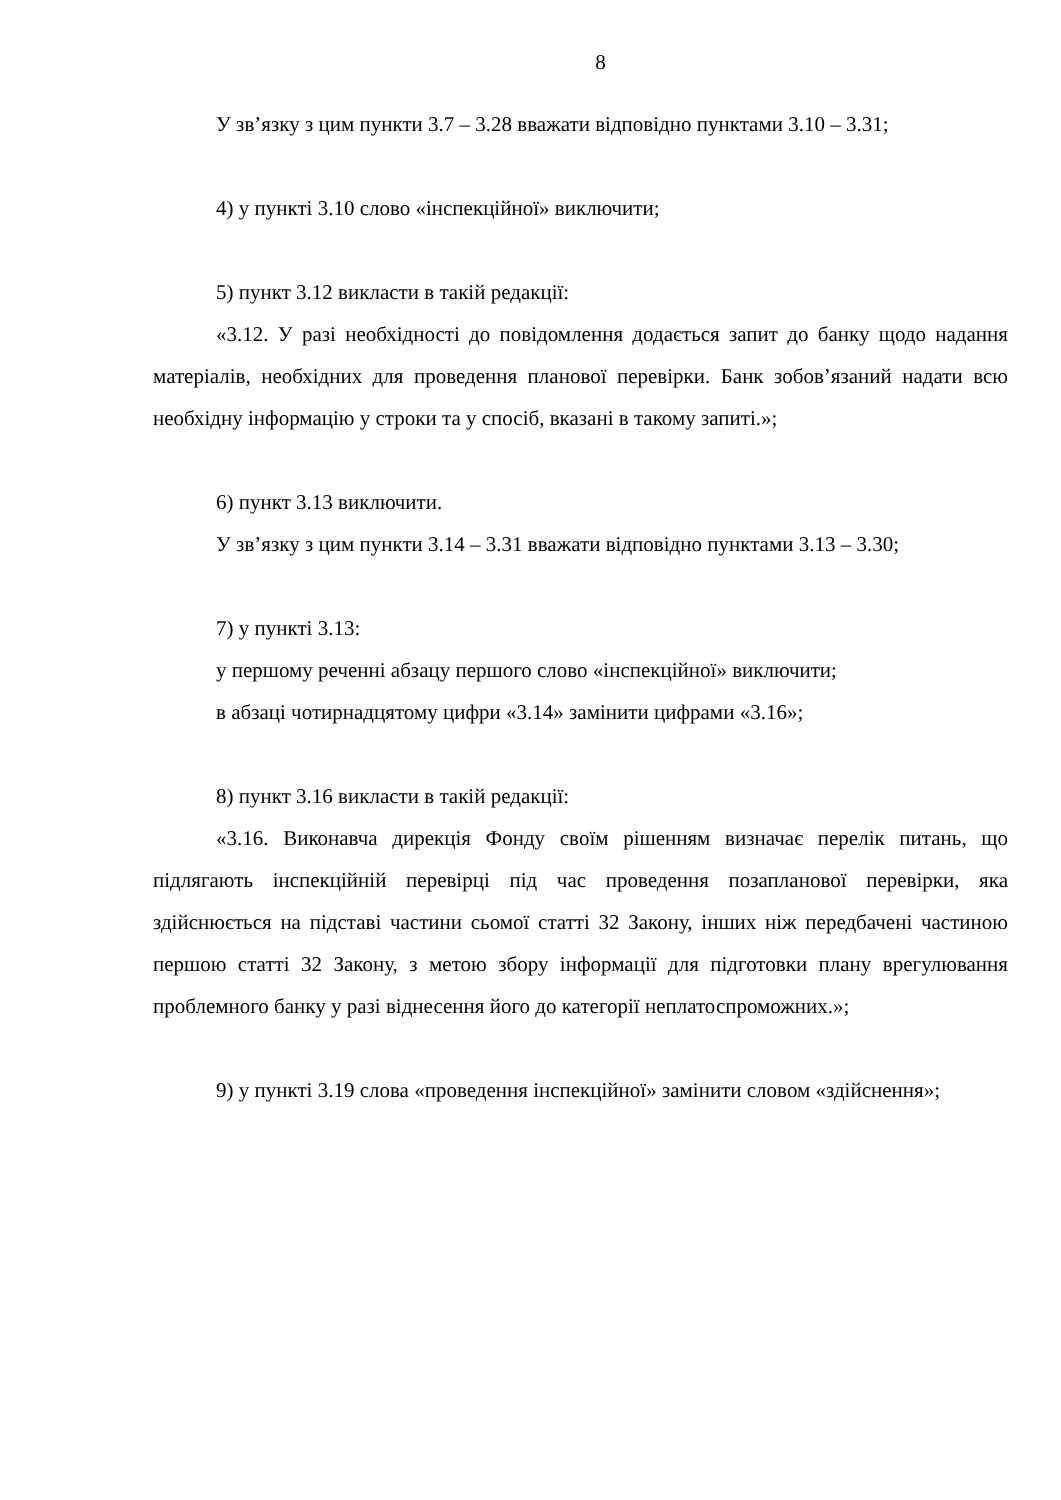8
У зв’язку з цим пункти 3.7 – 3.28 вважати відповідно пунктами 3.10 – 3.31;
4) у пункті 3.10 слово «інспекційної» виключити;
5) пункт 3.12 викласти в такій редакції:
«3.12. У разі необхідності до повідомлення додається запит до банку щодо надання матеріалів, необхідних для проведення планової перевірки. Банк зобов’язаний надати всю необхідну інформацію у строки та у спосіб, вказані в такому запиті.»;
6) пункт 3.13 виключити.
У зв’язку з цим пункти 3.14 – 3.31 вважати відповідно пунктами 3.13 – 3.30;
7) у пункті 3.13:
у першому реченні абзацу першого слово «інспекційної» виключити;
в абзаці чотирнадцятому цифри «3.14» замінити цифрами «3.16»;
8) пункт 3.16 викласти в такій редакції:
«3.16. Виконавча дирекція Фонду своїм рішенням визначає перелік питань, що підлягають інспекційній перевірці під час проведення позапланової перевірки, яка здійснюється на підставі частини сьомої статті 32 Закону, інших ніж передбачені частиною першою статті 32 Закону, з метою збору інформації для підготовки плану врегулювання проблемного банку у разі віднесення його до категорії неплатоспроможних.»;
9) у пункті 3.19 слова «проведення інспекційної» замінити словом «здійснення»;